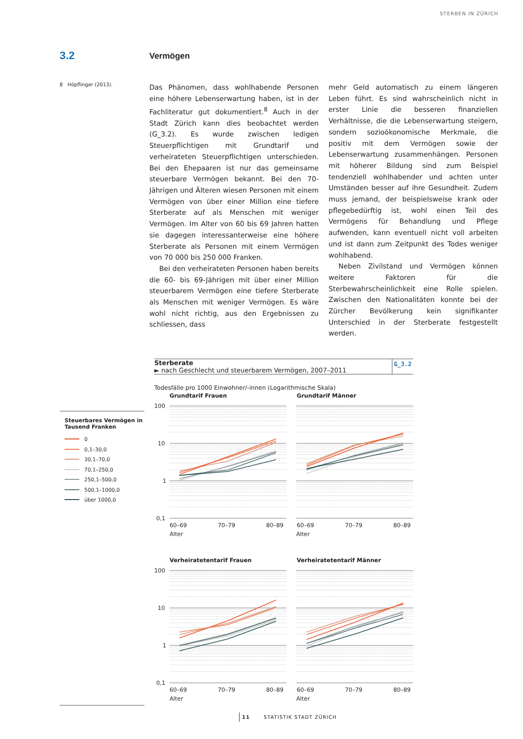STERBEN IN ZÜRICH
3.2
Vermögen
8 Höpflinger (2013).
Das Phänomen, dass wohlhabende Personen eine höhere Lebenserwartung haben, ist in der Fachliteratur gut dokumentiert.<sup>8</sup> Auch in der Stadt Zürich kann dies beobachtet werden (G_3.2). Es wurde zwischen ledigen Steuerpflichtigen mit Grundtarif und verheirateten Steuerpflichtigen unterschieden. Bei den Ehepaaren ist nur das gemeinsame steuerbare Vermögen bekannt. Bei den 70-Jährigen und Älteren wiesen Personen mit einem Vermögen von über einer Million eine tiefere Sterberate auf als Menschen mit weniger Vermögen. Im Alter von 60 bis 69 Jahren hatten sie dagegen interessanterweise eine höhere Sterberate als Personen mit einem Vermögen von 70 000 bis 250 000 Franken.
Bei den verheirateten Personen haben bereits die 60- bis 69-Jährigen mit über einer Million steuerbarem Vermögen eine tiefere Sterberate als Menschen mit weniger Vermögen. Es wäre wohl nicht richtig, aus den Ergebnissen zu schliessen, dass
mehr Geld automatisch zu einem längeren Leben führt. Es sind wahrscheinlich nicht in erster Linie die besseren finanziellen Verhältnisse, die die Lebenserwartung steigern, sondern sozioökonomische Merkmale, die positiv mit dem Vermögen sowie der Lebenserwartung zusammenhängen. Personen mit höherer Bildung sind zum Beispiel tendenziell wohlhabender und achten unter Umständen besser auf ihre Gesundheit. Zudem muss jemand, der beispielsweise krank oder pflegebedürftig ist, wohl einen Teil des Vermögens für Behandlung und Pflege aufwenden, kann eventuell nicht voll arbeiten und ist dann zum Zeitpunkt des Todes weniger wohlhabend.
Neben Zivilstand und Vermögen können weitere Faktoren für die Sterbewahrscheinlichkeit eine Rolle spielen. Zwischen den Nationalitäten konnte bei der Zürcher Bevölkerung kein signifikanter Unterschied in der Sterberate festgestellt werden.
Steuerbares Vermögen in Tausend Franken
0
0,1–30,0
30,1–70,0
70,1–250,0
250,1–500,0
500,1–1000,0
über 1000,0
Sterberate
► nach Geschlecht und steuerbarem Vermögen, 2007–2011
G_3.2
Todesfälle pro 1000 Einwohner/-innen (Logarithmische Skala)
Grundtarif Frauen
Grundtarif Männer
100
10
1
0,1
60–69
70–79
80–89
60–69
70–79
80–89
Alter
Alter
Verheiratetentarif Frauen
Verheiratetentarif Männer
100
10
1
0,1
60–69
70–79
80–89
60–69
70–79
80–89
Alter
Alter
11 STATISTIK STADT ZÜRICH